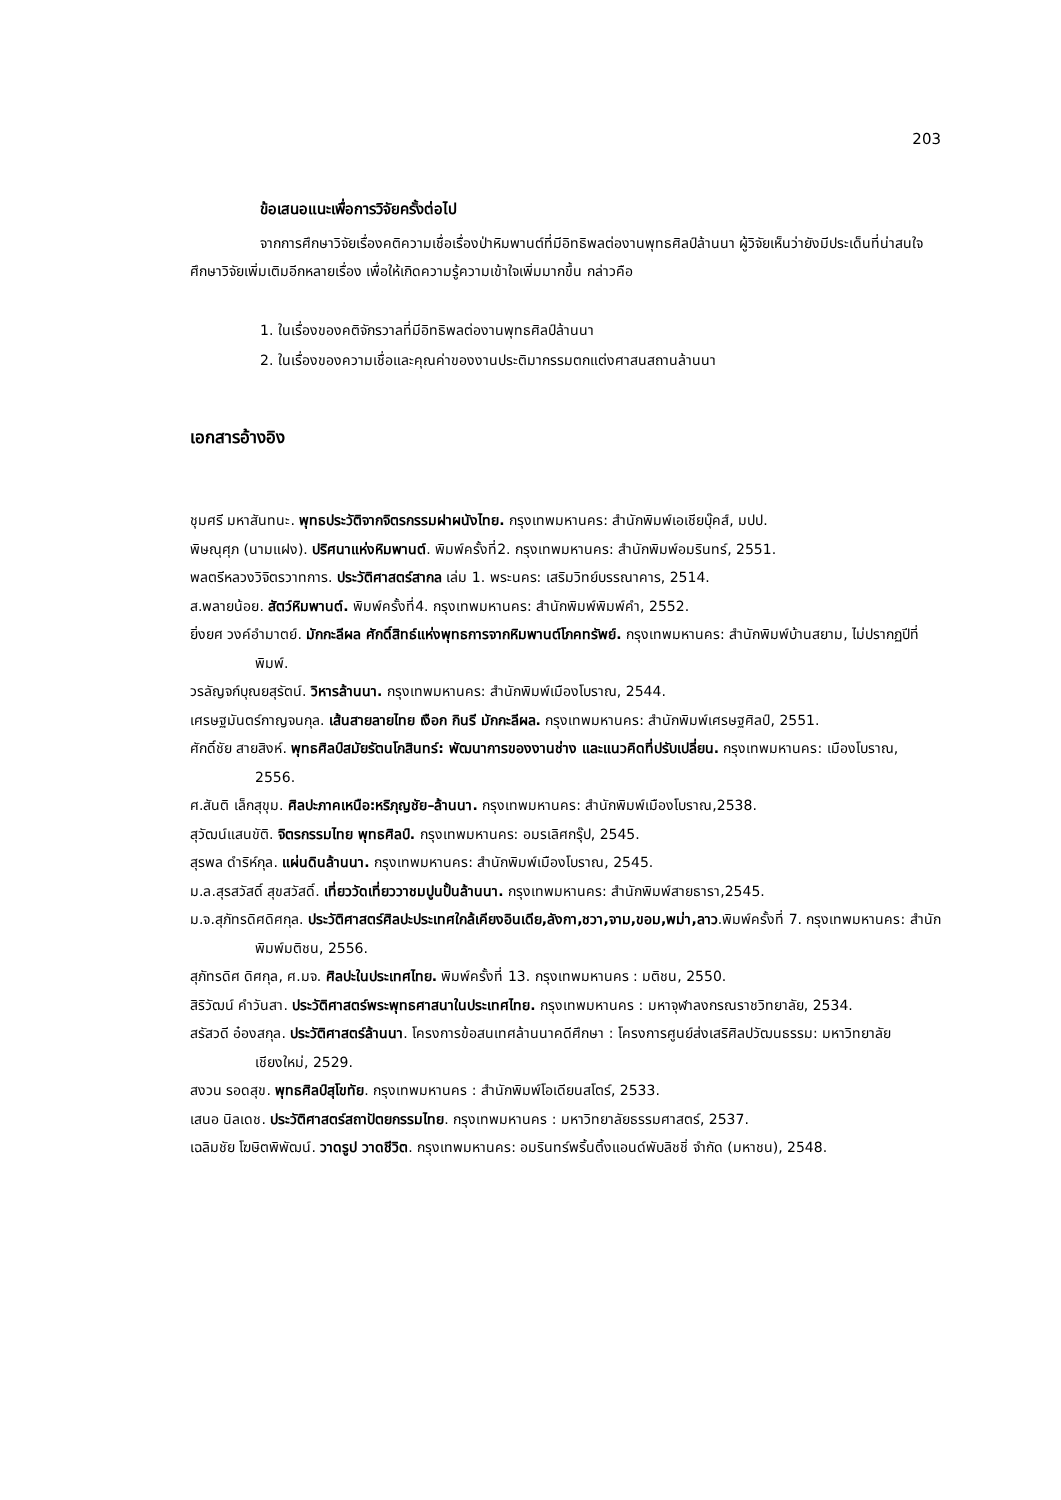203
ข้อเสนอแนะเพื่อการวิจัยครั้งต่อไป
จากการศึกษาวิจัยเรื่องคติความเชื่อเรื่องป่าหิมพานต์ที่มีอิทธิพลต่องานพุทธศิลป์ล้านนา ผู้วิจัยเห็นว่ายังมีประเด็นที่น่าสนใจศึกษาวิจัยเพิ่มเติมอีกหลายเรื่อง เพื่อให้เกิดความรู้ความเข้าใจเพิ่มมากขึ้น กล่าวคือ
1. ในเรื่องของคติจักรวาลที่มีอิทธิพลต่องานพุทธศิลป์ล้านนา
2. ในเรื่องของความเชื่อและคุณค่าของงานประติมากรรมตกแต่งศาสนสถานล้านนา
เอกสารอ้างอิง
ชุมศรี มหาสันทนะ. พุทธประวัติจากจิตรกรรมฝาผนังไทย. กรุงเทพมหานคร: สำนักพิมพ์เอเชียบุ๊คส์, มปป.
พิษณุศุภ (นามแฝง). ปริศนาแห่งหิมพานต์. พิมพ์ครั้งที่2. กรุงเทพมหานคร: สำนักพิมพ์อมรินทร์, 2551.
พลตรีหลวงวิจิตรวาทการ. ประวัติศาสตร์สากล เล่ม 1. พระนคร: เสริมวิทย์บรรณาคาร, 2514.
ส.พลายน้อย. สัตว์หิมพานต์. พิมพ์ครั้งที่4. กรุงเทพมหานคร: สำนักพิมพ์พิมพ์คำ, 2552.
ยิ่งยศ วงค์อำมาตย์. มักกะลีผล ศักดิ์สิทธ์แห่งพุทธการจากหิมพานต์โภคทรัพย์. กรุงเทพมหานคร: สำนักพิมพ์บ้านสยาม, ไม่ปรากฏปีที่พิมพ์.
วรลัญจก์บุณยสุรัตน์. วิหารล้านนา. กรุงเทพมหานคร: สำนักพิมพ์เมืองโบราณ, 2544.
เศรษฐมันตร์กาญจนกุล. เส้นสายลายไทย เงือก กินรี มักกะลีผล. กรุงเทพมหานคร: สำนักพิมพ์เศรษฐศิลป์, 2551.
ศักดิ์ชัย สายสิงห์. พุทธศิลป์สมัยรัตนโกสินทร์: พัฒนาการของงานช่าง และแนวคิดที่ปรับเปลี่ยน. กรุงเทพมหานคร: เมืองโบราณ, 2556.
ศ.สันติ เล็กสุขุม. ศิลปะภาคเหนือ:หริภุญชัย–ล้านนา. กรุงเทพมหานคร: สำนักพิมพ์เมืองโบราณ,2538.
สุวัฒน์แสนขัติ. จิตรกรรมไทย พุทธศิลป์. กรุงเทพมหานคร: อมรเลิศกรุ๊ป, 2545.
สุรพล ดำริห์กุล. แผ่นดินล้านนา. กรุงเทพมหานคร: สำนักพิมพ์เมืองโบราณ, 2545.
ม.ล.สุรสวัสดิ์ สุขสวัสดิ์. เที่ยววัดเที่ยววาชมปูนปั้นล้านนา. กรุงเทพมหานคร: สำนักพิมพ์สายธารา,2545.
ม.จ.สุภัทรดิศดิศกุล. ประวัติศาสตร์ศิลปะประเทศใกล้เคียงอินเดีย,ลังกา,ชวา,จาม,ขอม,พม่า,ลาว.พิมพ์ครั้งที่ 7. กรุงเทพมหานคร: สำนักพิมพ์มติชน, 2556.
สุภัทรดิศ ดิศกุล, ศ.มจ. ศิลปะในประเทศไทย. พิมพ์ครั้งที่ 13. กรุงเทพมหานคร : มติชน, 2550.
สิริวัฒน์ คำวันสา. ประวัติศาสตร์พระพุทธศาสนาในประเทศไทย. กรุงเทพมหานคร : มหาจุฬาลงกรณราชวิทยาลัย, 2534.
สรัสวดี อ๋องสกุล. ประวัติศาสตร์ล้านนา. โครงการข้อสนเทศล้านนาคดีศึกษา : โครงการศูนย์ส่งเสริศิลปวัฒนธรรม: มหาวิทยาลัยเชียงใหม่, 2529.
สงวน รอดสุข. พุทธศิลป์สุโขทัย. กรุงเทพมหานคร : สำนักพิมพ์โอเดียนสโตร์, 2533.
เสนอ นิลเดช. ประวัติศาสตร์สถาปัตยกรรมไทย. กรุงเทพมหานคร : มหาวิทยาลัยธรรมศาสตร์, 2537.
เฉลิมชัย โฆษิตพิพัฒน์. วาดรูป วาดชีวิต. กรุงเทพมหานคร: อมรินทร์พริ้นติ้งแอนด์พับลิชชิ่ จำกัด (มหาชน), 2548.